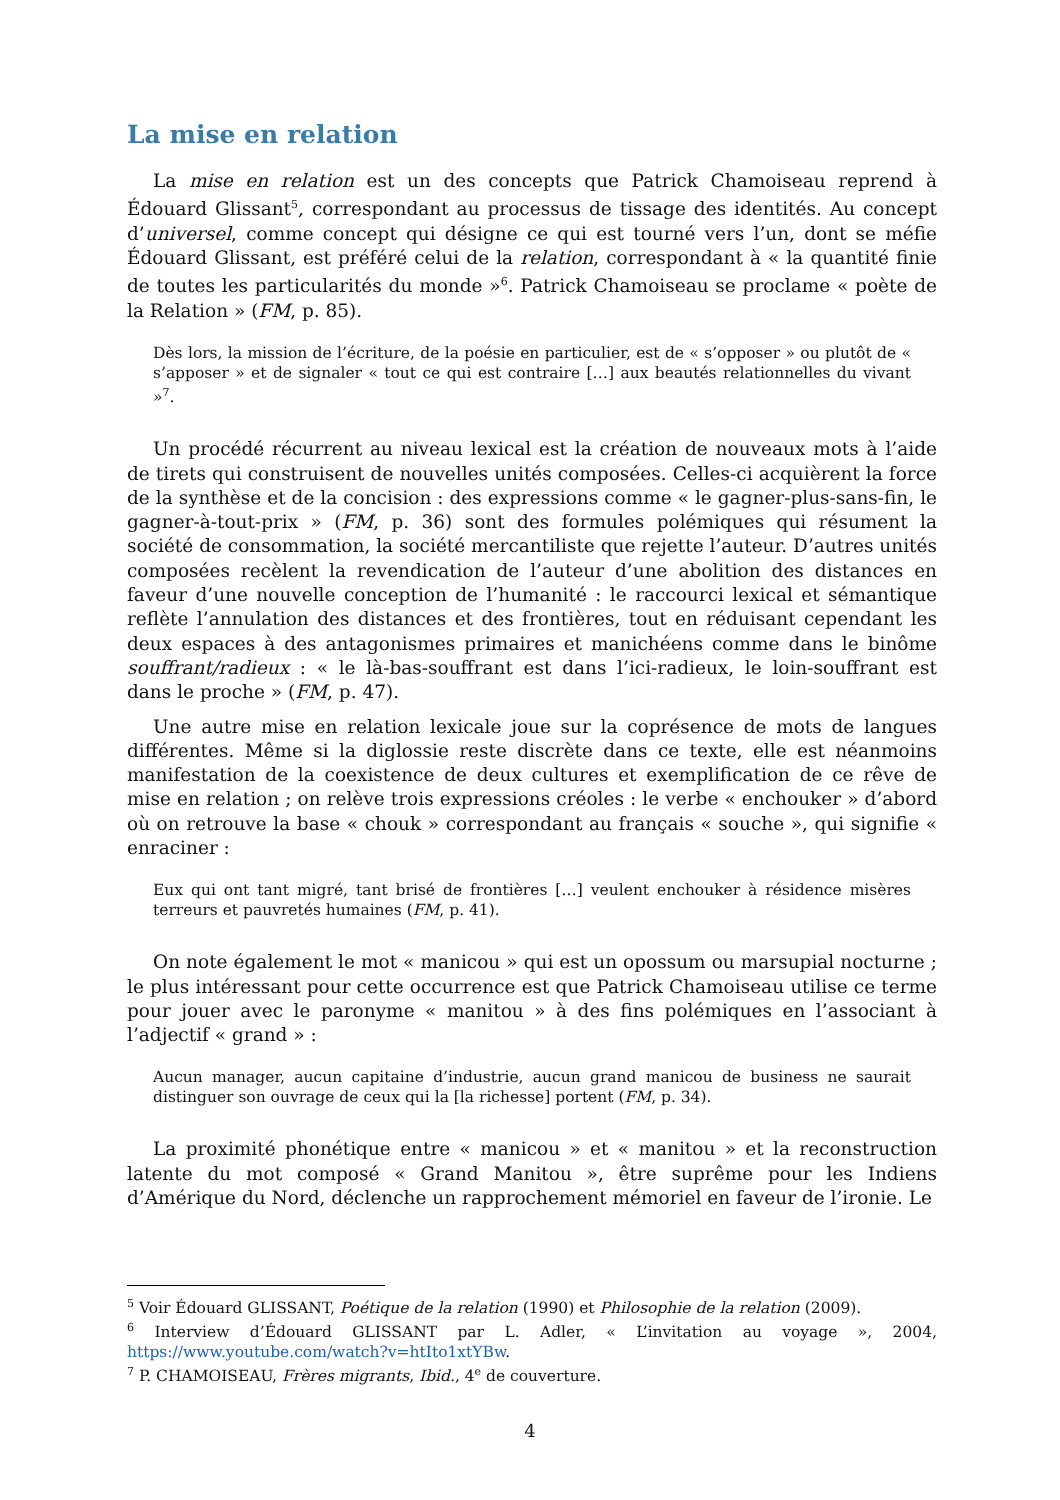La mise en relation
La mise en relation est un des concepts que Patrick Chamoiseau reprend à Édouard Glissant<sup>5</sup>, correspondant au processus de tissage des identités. Au concept d’universel, comme concept qui désigne ce qui est tourné vers l’un, dont se méfie Édouard Glissant, est préféré celui de la relation, correspondant à « la quantité finie de toutes les particularités du monde »<sup>6</sup>. Patrick Chamoiseau se proclame « poète de la Relation » (FM, p. 85).
Dès lors, la mission de l’écriture, de la poésie en particulier, est de « s’opposer » ou plutôt de « s’apposer » et de signaler « tout ce qui est contraire […] aux beautés relationnelles du vivant »<sup>7</sup>.
Un procédé récurrent au niveau lexical est la création de nouveaux mots à l’aide de tirets qui construisent de nouvelles unités composées. Celles-ci acquièrent la force de la synthèse et de la concision : des expressions comme « le gagner-plus-sans-fin, le gagner-à-tout-prix » (FM, p. 36) sont des formules polémiques qui résument la société de consommation, la société mercantiliste que rejette l’auteur. D’autres unités composées recèlent la revendication de l’auteur d’une abolition des distances en faveur d’une nouvelle conception de l’humanité : le raccourci lexical et sémantique reflète l’annulation des distances et des frontières, tout en réduisant cependant les deux espaces à des antagonismes primaires et manichéens comme dans le binôme souffrant/radieux : « le là-bas-souffrant est dans l’ici-radieux, le loin-souffrant est dans le proche » (FM, p. 47).
Une autre mise en relation lexicale joue sur la coprésence de mots de langues différentes. Même si la diglossie reste discrète dans ce texte, elle est néanmoins manifestation de la coexistence de deux cultures et exemplification de ce rêve de mise en relation ; on relève trois expressions créoles : le verbe « enchouker » d’abord où on retrouve la base « chouk » correspondant au français « souche », qui signifie « enraciner :
Eux qui ont tant migré, tant brisé de frontières […] veulent enchouker à résidence misères terreurs et pauvretés humaines (FM, p. 41).
On note également le mot « manicou » qui est un opossum ou marsupial nocturne ; le plus intéressant pour cette occurrence est que Patrick Chamoiseau utilise ce terme pour jouer avec le paronyme « manitou » à des fins polémiques en l’associant à l’adjectif « grand » :
Aucun manager, aucun capitaine d’industrie, aucun grand manicou de business ne saurait distinguer son ouvrage de ceux qui la [la richesse] portent (FM, p. 34).
La proximité phonétique entre « manicou » et « manitou » et la reconstruction latente du mot composé « Grand Manitou », être suprême pour les Indiens d’Amérique du Nord, déclenche un rapprochement mémoriel en faveur de l’ironie. Le
<sup>5</sup> Voir Édouard GLISSANT, Poétique de la relation (1990) et Philosophie de la relation (2009).
<sup>6</sup> Interview d’Édouard GLISSANT par L. Adler, « L’invitation au voyage », 2004, https://www.youtube.com/watch?v=htIto1xtYBw.
<sup>7</sup> P. CHAMOISEAU, Frères migrants, Ibid., 4<sup>e</sup> de couverture.
4